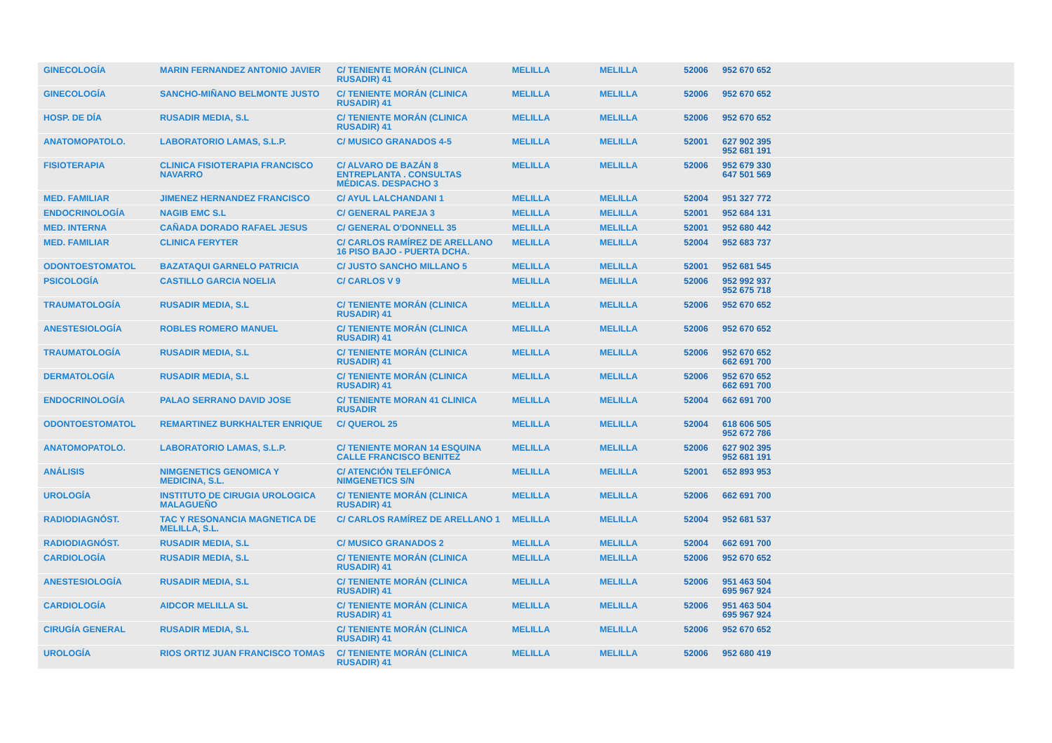| GINECOLOGÍA | MARIN FERNANDEZ ANTONIO JAVIER | C/ TENIENTE MORÁN (CLINICA RUSADIR) 41 | MELILLA | MELILLA | 52006 | 952 670 652 |
| GINECOLOGÍA | SANCHO-MIÑANO BELMONTE JUSTO | C/ TENIENTE MORÁN (CLINICA RUSADIR) 41 | MELILLA | MELILLA | 52006 | 952 670 652 |
| HOSP. DE DÍA | RUSADIR MEDIA, S.L | C/ TENIENTE MORÁN (CLINICA RUSADIR) 41 | MELILLA | MELILLA | 52006 | 952 670 652 |
| ANATOMOPATOLO. | LABORATORIO LAMAS, S.L.P. | C/ MUSICO GRANADOS 4-5 | MELILLA | MELILLA | 52001 | 627 902 395 952 681 191 |
| FISIOTERAPIA | CLINICA FISIOTERAPIA FRANCISCO NAVARRO | C/ ALVARO DE BAZÁN 8 ENTREPLANTA . CONSULTAS MÉDICAS. DESPACHO 3 | MELILLA | MELILLA | 52006 | 952 679 330 647 501 569 |
| MED. FAMILIAR | JIMENEZ HERNANDEZ FRANCISCO | C/ AYUL LALCHANDANI 1 | MELILLA | MELILLA | 52004 | 951 327 772 |
| ENDOCRINOLOGÍA | NAGIB EMC S.L | C/ GENERAL PAREJA 3 | MELILLA | MELILLA | 52001 | 952 684 131 |
| MED. INTERNA | CAÑADA DORADO RAFAEL JESUS | C/ GENERAL O'DONNELL 35 | MELILLA | MELILLA | 52001 | 952 680 442 |
| MED. FAMILIAR | CLINICA FERYTER | C/ CARLOS RAMÍREZ DE ARELLANO 16 PISO BAJO - PUERTA DCHA. | MELILLA | MELILLA | 52004 | 952 683 737 |
| ODONTOESTOMATOL | BAZATAQUI GARNELO PATRICIA | C/ JUSTO SANCHO MILLANO 5 | MELILLA | MELILLA | 52001 | 952 681 545 |
| PSICOLOGÍA | CASTILLO GARCIA NOELIA | C/ CARLOS V 9 | MELILLA | MELILLA | 52006 | 952 992 937 952 675 718 |
| TRAUMATOLOGÍA | RUSADIR MEDIA, S.L | C/ TENIENTE MORÁN (CLINICA RUSADIR) 41 | MELILLA | MELILLA | 52006 | 952 670 652 |
| ANESTESIOLOGÍA | ROBLES ROMERO MANUEL | C/ TENIENTE MORÁN (CLINICA RUSADIR) 41 | MELILLA | MELILLA | 52006 | 952 670 652 |
| TRAUMATOLOGÍA | RUSADIR MEDIA, S.L | C/ TENIENTE MORÁN (CLINICA RUSADIR) 41 | MELILLA | MELILLA | 52006 | 952 670 652 662 691 700 |
| DERMATOLOGÍA | RUSADIR MEDIA, S.L | C/ TENIENTE MORÁN (CLINICA RUSADIR) 41 | MELILLA | MELILLA | 52006 | 952 670 652 662 691 700 |
| ENDOCRINOLOGÍA | PALAO SERRANO DAVID JOSE | C/ TENIENTE MORAN 41 CLINICA RUSADIR | MELILLA | MELILLA | 52004 | 662 691 700 |
| ODONTOESTOMATOL | REMARTINEZ BURKHALTER ENRIQUE | C/ QUEROL 25 | MELILLA | MELILLA | 52004 | 618 606 505 952 672 786 |
| ANATOMOPATOLO. | LABORATORIO LAMAS, S.L.P. | C/ TENIENTE MORAN 14 ESQUINA CALLE FRANCISCO BENITEZ | MELILLA | MELILLA | 52006 | 627 902 395 952 681 191 |
| ANÁLISIS | NIMGENETICS GENOMICA Y MEDICINA, S.L. | C/ ATENCIÓN TELEFÓNICA NIMGENETICS S/N | MELILLA | MELILLA | 52001 | 652 893 953 |
| UROLOGÍA | INSTITUTO DE CIRUGIA UROLOGICA MALAGUEÑO | C/ TENIENTE MORÁN (CLINICA RUSADIR) 41 | MELILLA | MELILLA | 52006 | 662 691 700 |
| RADIODIAGNÓST. | TAC Y RESONANCIA MAGNETICA DE MELILLA, S.L. | C/ CARLOS RAMÍREZ DE ARELLANO 1 | MELILLA | MELILLA | 52004 | 952 681 537 |
| RADIODIAGNÓST. | RUSADIR MEDIA, S.L | C/ MUSICO GRANADOS 2 | MELILLA | MELILLA | 52004 | 662 691 700 |
| CARDIOLOGÍA | RUSADIR MEDIA, S.L | C/ TENIENTE MORÁN (CLINICA RUSADIR) 41 | MELILLA | MELILLA | 52006 | 952 670 652 |
| ANESTESIOLOGÍA | RUSADIR MEDIA, S.L | C/ TENIENTE MORÁN (CLINICA RUSADIR) 41 | MELILLA | MELILLA | 52006 | 951 463 504 695 967 924 |
| CARDIOLOGÍA | AIDCOR MELILLA SL | C/ TENIENTE MORÁN (CLINICA RUSADIR) 41 | MELILLA | MELILLA | 52006 | 951 463 504 695 967 924 |
| CIRUGÍA GENERAL | RUSADIR MEDIA, S.L | C/ TENIENTE MORÁN (CLINICA RUSADIR) 41 | MELILLA | MELILLA | 52006 | 952 670 652 |
| UROLOGÍA | RIOS ORTIZ JUAN FRANCISCO TOMAS | C/ TENIENTE MORÁN (CLINICA RUSADIR) 41 | MELILLA | MELILLA | 52006 | 952 680 419 |